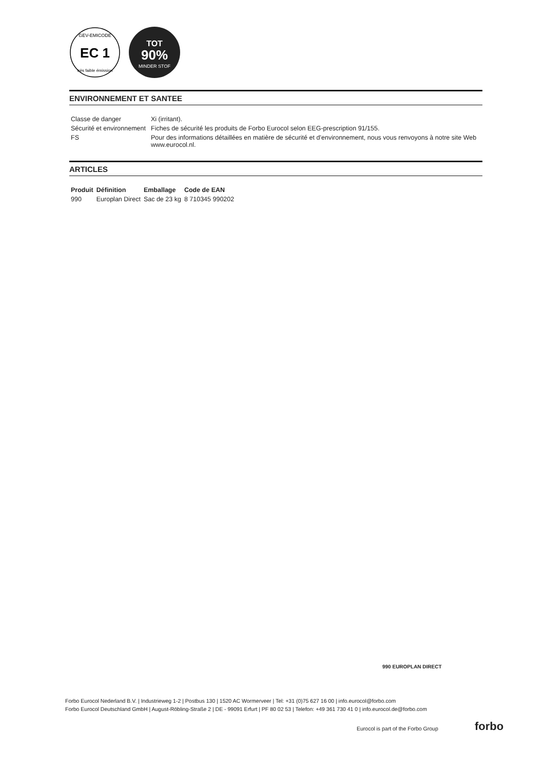EC 1
GEV-EMICODE
très faible émission
TOT
90%
MINDER STOF
ENVIRONNEMENT ET SANTEE
| Classe de danger | Xi (irritant). |
| Sécurité et environnement | Fiches de sécurité les produits de Forbo Eurocol selon EEG-prescription 91/155. |
| FS | Pour des informations détaillées en matière de sécurité et d’environnement, nous vous renvoyons à notre site Web www.eurocol.nl. |
ARTICLES
| Produit | Définition | Emballage | Code de EAN |
| --- | --- | --- | --- |
| 990 | Europlan Direct | Sac de 23 kg | 8 710345 990202 |
990 EUROPLAN DIRECT
Forbo Eurocol Nederland B.V. | Industrieweg 1-2 | Postbus 130 | 1520 AC Wormerveer | Tel: +31 (0)75 627 16 00 | info.eurocol@forbo.com
Forbo Eurocol Deutschland GmbH | August-Röbling-Straße 2 | DE - 99091 Erfurt | PF 80 02 53 | Telefon: +49 361 730 41 0 | info.eurocol.de@forbo.com
Eurocol is part of the Forbo Group
forbo